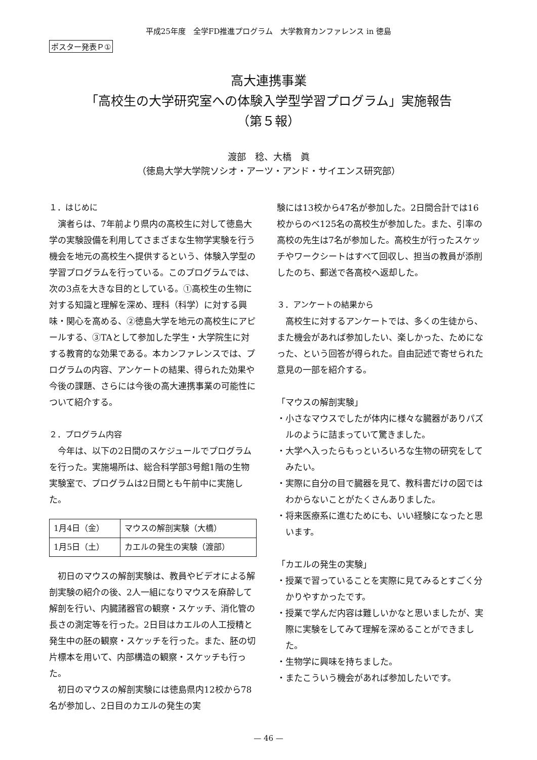平成25年度　全学FD推進プログラム　大学教育カンファレンス in 徳島
ポスター発表Ｐ①
高大連携事業
「高校生の大学研究室への体験入学型学習プログラム」実施報告
（第５報）
渡部　稔、大橋　眞
（徳島大学大学院ソシオ・アーツ・アンド・サイエンス研究部）
１．はじめに
演者らは、7年前より県内の高校生に対して徳島大学の実験設備を利用してさまざまな生物学実験を行う機会を地元の高校生へ提供するという、体験入学型の学習プログラムを行っている。このプログラムでは、次の3点を大きな目的としている。①高校生の生物に対する知識と理解を深め、理科（科学）に対する興味・関心を高める、②徳島大学を地元の高校生にアピールする、③TAとして参加した学生・大学院生に対する教育的な効果である。本カンファレンスでは、プログラムの内容、アンケートの結果、得られた効果や今後の課題、さらには今後の高大連携事業の可能性について紹介する。
２．プログラム内容
今年は、以下の2日間のスケジュールでプログラムを行った。実施場所は、総合科学部3号館1階の生物実験室で、プログラムは2日間とも午前中に実施した。
| 1月4日（金） | マウスの解剖実験（大橋） |
| 1月5日（土） | カエルの発生の実験（渡部） |
初日のマウスの解剖実験は、教員やビデオによる解剖実験の紹介の後、2人一組になりマウスを麻酔して解剖を行い、内臓諸器官の観察・スケッチ、消化管の長さの測定等を行った。2日目はカエルの人工授精と発生中の胚の観察・スケッチを行った。また、胚の切片標本を用いて、内部構造の観察・スケッチも行った。
初日のマウスの解剖実験には徳島県内12校から78名が参加し、2日目のカエルの発生の実
験には13校から47名が参加した。2日間合計では16校からのべ125名の高校生が参加した。また、引率の高校の先生は7名が参加した。高校生が行ったスケッチやワークシートはすべて回収し、担当の教員が添削したのち、郵送で各高校へ返却した。
３．アンケートの結果から
高校生に対するアンケートでは、多くの生徒から、また機会があれば参加したい、楽しかった、ためになった、という回答が得られた。自由記述で寄せられた意見の一部を紹介する。
「マウスの解剖実験」
・小さなマウスでしたが体内に様々な臓器がありパズルのように詰まっていて驚きました。
・大学へ入ったらもっといろいろな生物の研究をしてみたい。
・実際に自分の目で臓器を見て、教科書だけの図ではわからないことがたくさんありました。
・将来医療系に進むためにも、いい経験になったと思います。
「カエルの発生の実験」
・授業で習っていることを実際に見てみるとすごく分かりやすかったです。
・授業で学んだ内容は難しいかなと思いましたが、実際に実験をしてみて理解を深めることができました。
・生物学に興味を持ちました。
・またこういう機会があれば参加したいです。
— 46 —